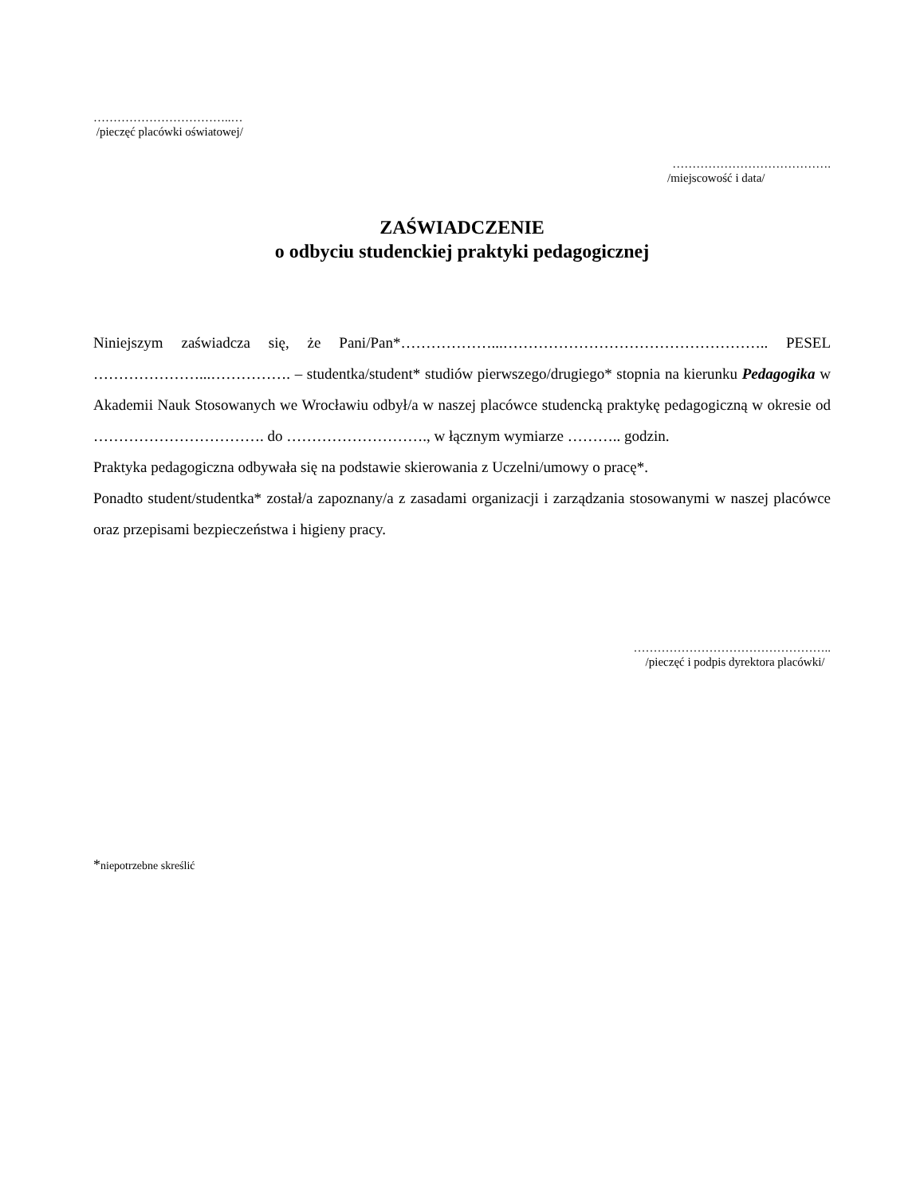……………………………..…
/pieczęć placówki oświatowej/
………………………………….
/miejscowość i data/
ZAŚWIADCZENIE
o odbyciu studenckiej praktyki pedagogicznej
Niniejszym zaświadcza się, że Pani/Pan*………………...…………………………………………….. PESEL …………………...……………. – studentka/student* studiów pierwszego/drugiego* stopnia na kierunku Pedagogika w Akademii Nauk Stosowanych we Wrocławiu odbył/a w naszej placówce studencką praktykę pedagogiczną w okresie od ……………………………. do ………………………., w łącznym wymiarze ……….. godzin.
Praktyka pedagogiczna odbywała się na podstawie skierowania z Uczelni/umowy o pracę*.
Ponadto student/studentka* został/a zapoznany/a z zasadami organizacji i zarządzania stosowanymi w naszej placówce oraz przepisami bezpieczeństwa i higieny pracy.
…………………………………………..
/pieczęć i podpis dyrektora placówki/
*niepotrzebne skreślić